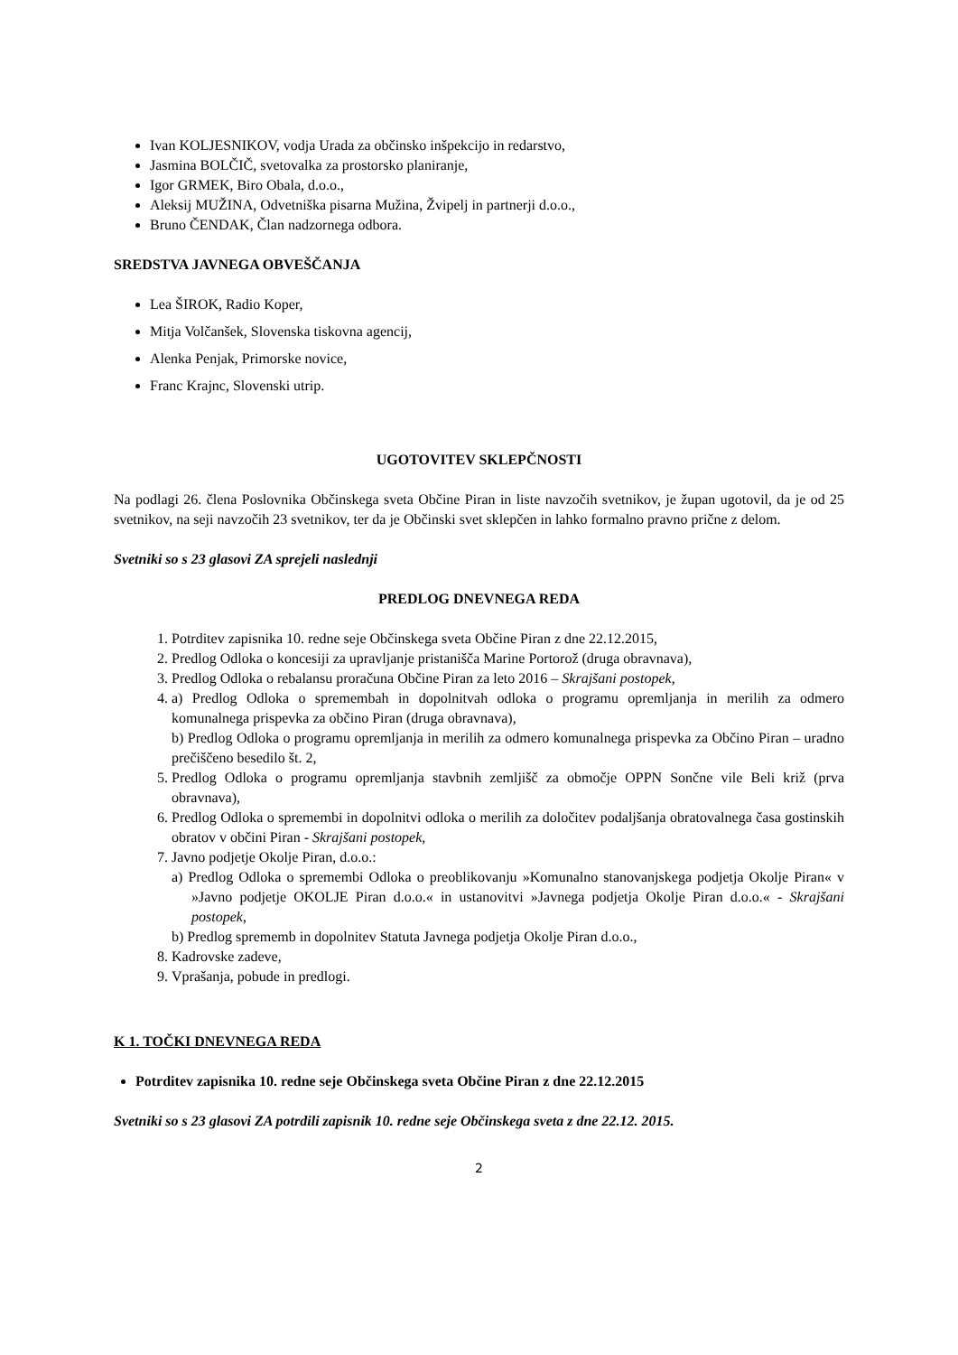Ivan KOLJESNIKOV, vodja Urada za občinsko inšpekcijo in redarstvo,
Jasmina BOLČIČ, svetovalka za prostorsko planiranje,
Igor GRMEK, Biro Obala, d.o.o.,
Aleksij MUŽINA, Odvetniška pisarna Mužina, Žvipelj in partnerji d.o.o.,
Bruno ČENDAK, Član nadzornega odbora.
SREDSTVA JAVNEGA OBVEŠČANJA
Lea ŠIROK, Radio Koper,
Mitja Volčanšek, Slovenska tiskovna agencij,
Alenka Penjak, Primorske novice,
Franc Krajnc, Slovenski utrip.
UGOTOVITEV SKLEPČNOSTI
Na podlagi 26. člena Poslovnika Občinskega sveta Občine Piran in liste navzočih svetnikov, je župan ugotovil, da je od 25 svetnikov, na seji navzočih 23 svetnikov, ter da je Občinski svet sklepčen in lahko formalno pravno prične z delom.
Svetniki so s 23 glasovi ZA sprejeli naslednji
PREDLOG DNEVNEGA REDA
1. Potrditev zapisnika 10. redne seje Občinskega sveta Občine Piran z dne 22.12.2015,
2. Predlog Odloka o koncesiji za upravljanje pristanišča Marine Portorož (druga obravnava),
3. Predlog Odloka o rebalansu proračuna Občine Piran za leto 2016 – Skrajšani postopek,
4. a) Predlog Odloka o spremembah in dopolnitvah odloka o programu opremljanja in merilih za odmero komunalnega prispevka za občino Piran (druga obravnava),
b) Predlog Odloka o programu opremljanja in merilih za odmero komunalnega prispevka za Občino Piran – uradno prečiščeno besedilo št. 2,
5. Predlog Odloka o programu opremljanja stavbnih zemljišč za območje OPPN Sončne vile Beli križ (prva obravnava),
6. Predlog Odloka o spremembi in dopolnitvi odloka o merilih za določitev podaljšanja obratovalnega časa gostinskih obratov v občini Piran - Skrajšani postopek,
7. Javno podjetje Okolje Piran, d.o.o.:
a) Predlog Odloka o spremembi Odloka o preoblikovanju »Komunalno stanovanjskega podjetja Okolje Piran« v »Javno podjetje OKOLJE Piran d.o.o.« in ustanovitvi »Javnega podjetja Okolje Piran d.o.o.« - Skrajšani postopek,
b) Predlog sprememb in dopolnitev Statuta Javnega podjetja Okolje Piran d.o.o.,
8. Kadrovske zadeve,
9. Vprašanja, pobude in predlogi.
K 1. TOČKI DNEVNEGA REDA
Potrditev zapisnika 10. redne seje Občinskega sveta Občine Piran z dne 22.12.2015
Svetniki so s 23 glasovi ZA potrdili zapisnik 10. redne seje Občinskega sveta z dne 22.12. 2015.
2